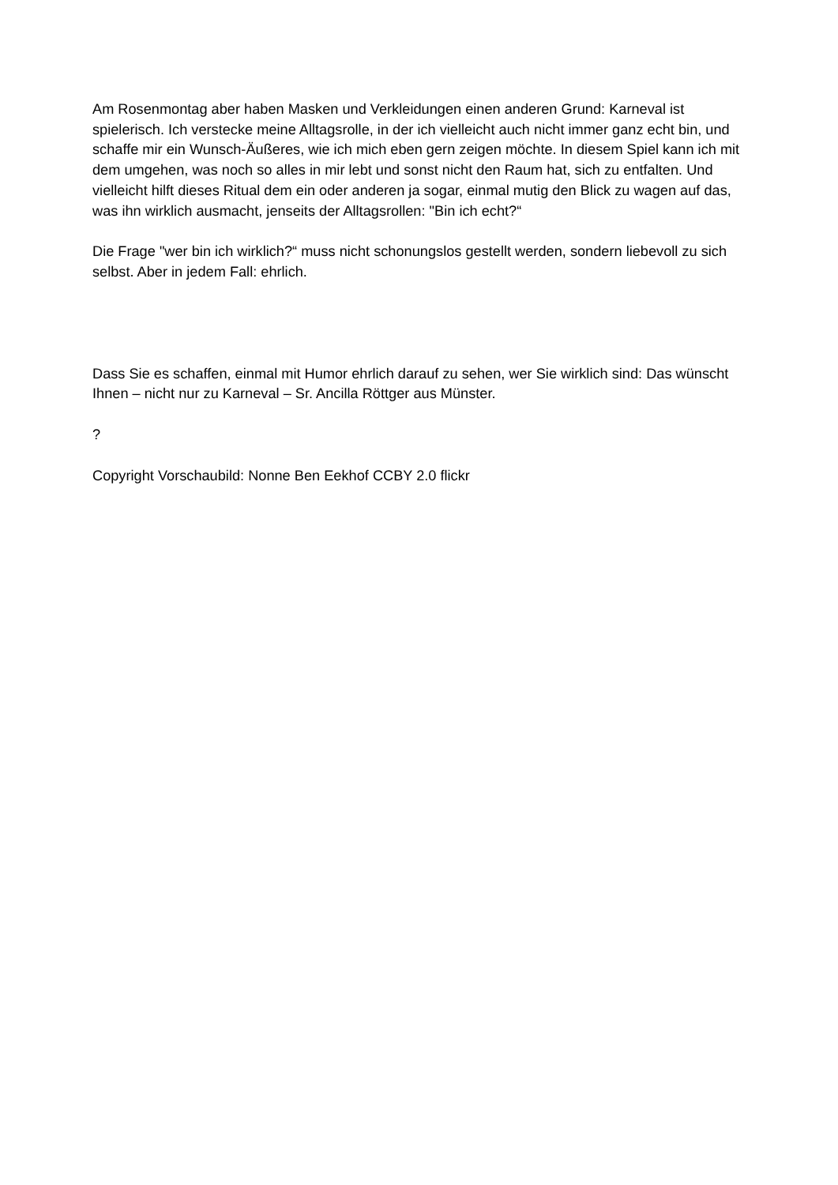Am Rosenmontag aber haben Masken und Verkleidungen einen anderen Grund: Karneval ist spielerisch. Ich verstecke meine Alltagsrolle, in der ich vielleicht auch nicht immer ganz echt bin, und schaffe mir ein Wunsch-Äußeres, wie ich mich eben gern zeigen möchte. In diesem Spiel kann ich mit dem umgehen, was noch so alles in mir lebt und sonst nicht den Raum hat, sich zu entfalten. Und vielleicht hilft dieses Ritual dem ein oder anderen ja sogar, einmal mutig den Blick zu wagen auf das, was ihn wirklich ausmacht, jenseits der Alltagsrollen: "Bin ich echt?“
Die Frage "wer bin ich wirklich?“ muss nicht schonungslos gestellt werden, sondern liebevoll zu sich selbst. Aber in jedem Fall: ehrlich.
Dass Sie es schaffen, einmal mit Humor ehrlich darauf zu sehen, wer Sie wirklich sind: Das wünscht Ihnen – nicht nur zu Karneval – Sr. Ancilla Röttger aus Münster.
?
Copyright Vorschaubild: Nonne Ben Eekhof CCBY 2.0 flickr